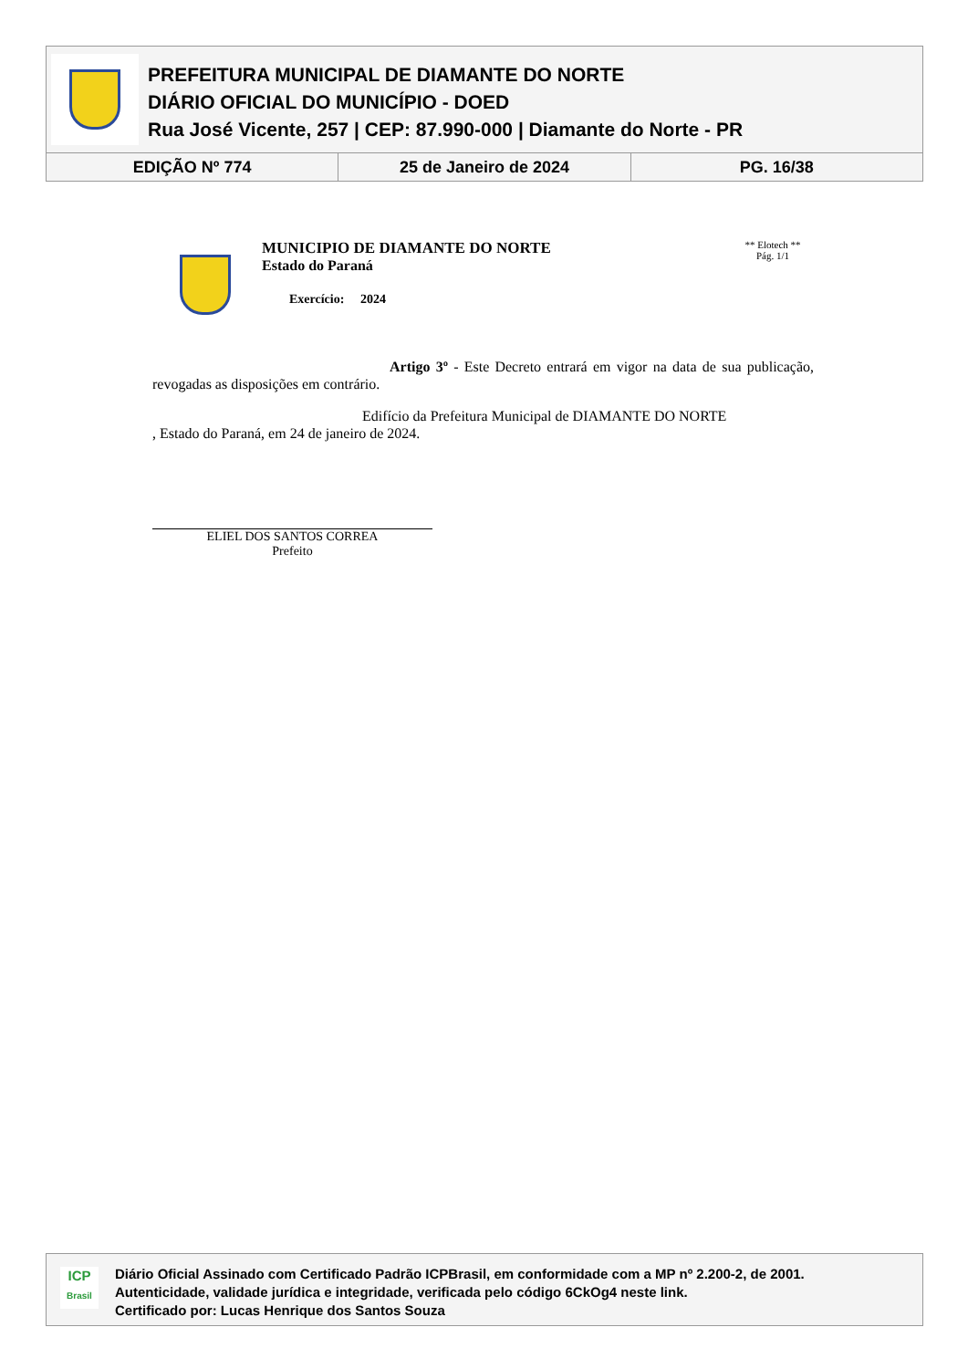PREFEITURA MUNICIPAL DE DIAMANTE DO NORTE
DIÁRIO OFICIAL DO MUNICÍPIO - DOED
Rua José Vicente, 257 | CEP: 87.990-000 | Diamante do Norte - PR
EDIÇÃO Nº 774 25 de Janeiro de 2024 PG. 16/38
MUNICIPIO DE DIAMANTE DO NORTE
Estado do Paraná
Exercício: 2024
** Elotech **
Pág. 1/1
Artigo 3º - Este Decreto entrará em vigor na data de sua publicação, revogadas as disposições em contrário.
Edifício da Prefeitura Municipal de DIAMANTE DO NORTE
, Estado do Paraná, em 24 de janeiro de 2024.
ELIEL DOS SANTOS CORREA
Prefeito
ICP
Brasil
Diário Oficial Assinado com Certificado Padrão ICPBrasil, em conformidade com a MP nº 2.200-2, de 2001.
Autenticidade, validade jurídica e integridade, verificada pelo código 6CkOg4 neste link.
Certificado por: Lucas Henrique dos Santos Souza